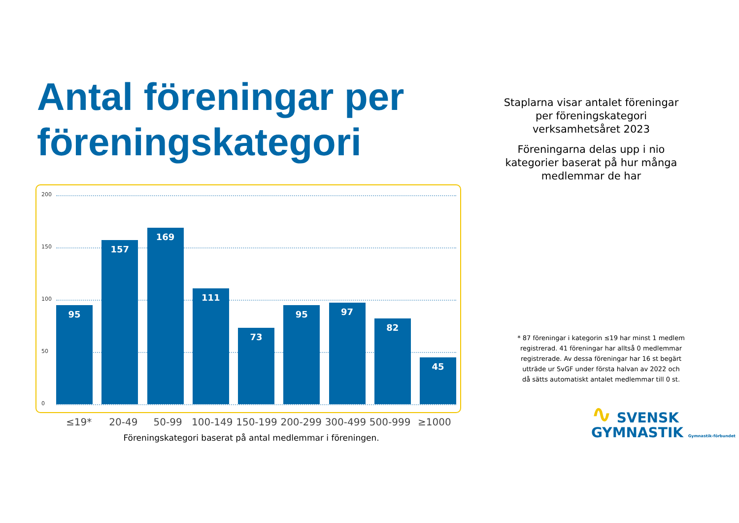Antal föreningar per föreningskategori
200
150
100
50
0
95
157
169
111
73
95
97
82
45
≤19* 20-49 50-99 100-149 150-199 200-299 300-499 500-999 ≥1000
Föreningskategori baserat på antal medlemmar i föreningen.
Staplarna visar antalet föreningar per föreningskategori verksamhetsåret 2023
Föreningarna delas upp i nio kategorier baserat på hur många medlemmar de har
* 87 föreningar i kategorin ≤19 har minst 1 medlem registrerad. 41 föreningar har alltså 0 medlemmar registrerade. Av dessa föreningar har 16 st begärt utträde ur SvGF under första halvan av 2022 och då sätts automatiskt antalet medlemmar till 0 st.
∿ SVENSK
GYMNASTIK Gymnastik-förbundet